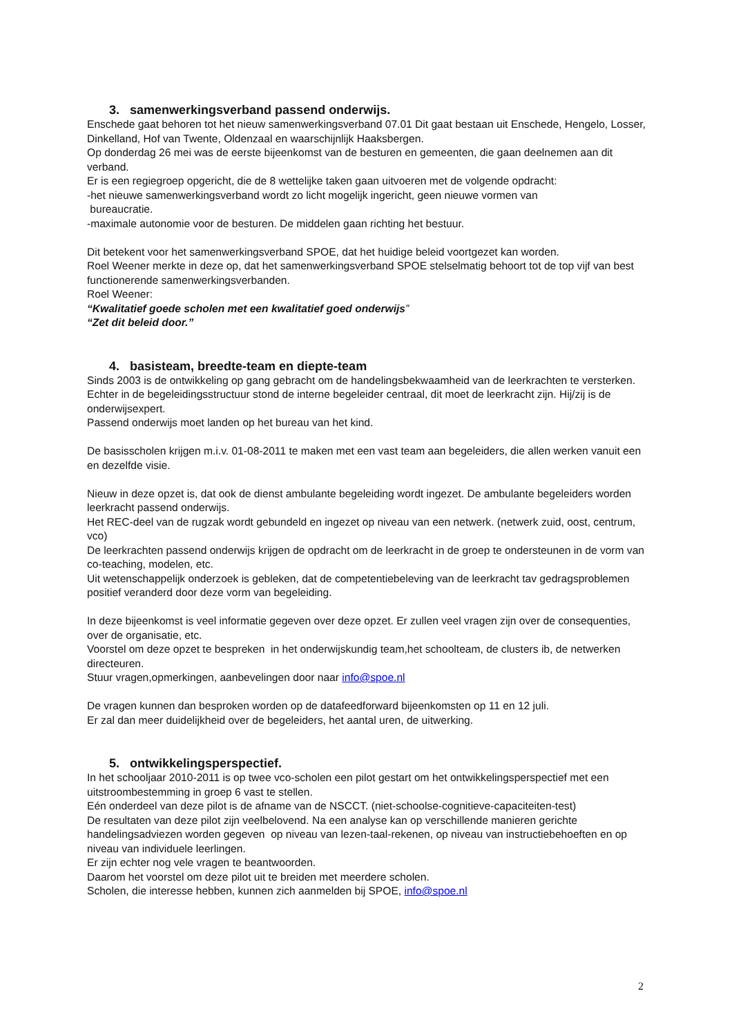3. samenwerkingsverband passend onderwijs.
Enschede gaat behoren tot het nieuw samenwerkingsverband 07.01 Dit gaat bestaan uit Enschede, Hengelo, Losser, Dinkelland, Hof van Twente, Oldenzaal en waarschijnlijk Haaksbergen.
Op donderdag 26 mei was de eerste bijeenkomst van de besturen en gemeenten, die gaan deelnemen aan dit verband.
Er is een regiegroep opgericht, die de 8 wettelijke taken gaan uitvoeren met de volgende opdracht:
-het nieuwe samenwerkingsverband wordt zo licht mogelijk ingericht, geen nieuwe vormen van
bureaucratie.
-maximale autonomie voor de besturen. De middelen gaan richting het bestuur.
Dit betekent voor het samenwerkingsverband SPOE, dat het huidige beleid voortgezet kan worden.
Roel Weener merkte in deze op, dat het samenwerkingsverband SPOE stelselmatig behoort tot de top vijf van best functionerende samenwerkingsverbanden.
Roel Weener:
“Kwalitatief goede scholen met een kwalitatief goed onderwijs”
“Zet dit beleid door.”
4. basisteam, breedte-team en diepte-team
Sinds 2003 is de ontwikkeling op gang gebracht om de handelingsbekwaamheid van de leerkrachten te versterken.
Echter in de begeleidingsstructuur stond de interne begeleider centraal, dit moet de leerkracht zijn. Hij/zij is de onderwijsexpert.
Passend onderwijs moet landen op het bureau van het kind.
De basisscholen krijgen m.i.v. 01-08-2011 te maken met een vast team aan begeleiders, die allen werken vanuit een en dezelfde visie.
Nieuw in deze opzet is, dat ook de dienst ambulante begeleiding wordt ingezet. De ambulante begeleiders worden leerkracht passend onderwijs.
Het REC-deel van de rugzak wordt gebundeld en ingezet op niveau van een netwerk. (netwerk zuid, oost, centrum, vco)
De leerkrachten passend onderwijs krijgen de opdracht om de leerkracht in de groep te ondersteunen in de vorm van co-teaching, modelen, etc.
Uit wetenschappelijk onderzoek is gebleken, dat de competentiebeleving van de leerkracht tav gedragsproblemen positief veranderd door deze vorm van begeleiding.
In deze bijeenkomst is veel informatie gegeven over deze opzet. Er zullen veel vragen zijn over de consequenties, over de organisatie, etc.
Voorstel om deze opzet te bespreken in het onderwijskundig team,het schoolteam, de clusters ib, de netwerken directeuren.
Stuur vragen,opmerkingen, aanbevelingen door naar info@spoe.nl
De vragen kunnen dan besproken worden op de datafeedforward bijeenkomsten op 11 en 12 juli.
Er zal dan meer duidelijkheid over de begeleiders, het aantal uren, de uitwerking.
5. ontwikkelingsperspectief.
In het schooljaar 2010-2011 is op twee vco-scholen een pilot gestart om het ontwikkelingsperspectief met een uitstroombestemming in groep 6 vast te stellen.
Eén onderdeel van deze pilot is de afname van de NSCCT. (niet-schoolse-cognitieve-capaciteiten-test)
De resultaten van deze pilot zijn veelbelovend. Na een analyse kan op verschillende manieren gerichte handelingsadviezen worden gegeven op niveau van lezen-taal-rekenen, op niveau van instructiebehoeften en op niveau van individuele leerlingen.
Er zijn echter nog vele vragen te beantwoorden.
Daarom het voorstel om deze pilot uit te breiden met meerdere scholen.
Scholen, die interesse hebben, kunnen zich aanmelden bij SPOE, info@spoe.nl
2